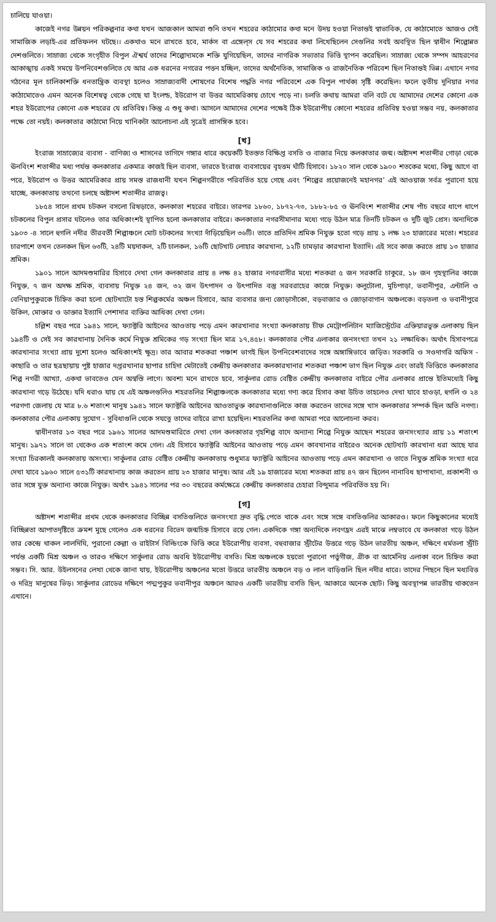চালিয়ে যাওয়া।
কাজেই নগর উন্নয়ন পরিকল্পনার কথা যখন আজকাল আমরা শুনি তখন শহরের কাঠামোর কথা মনে উদয় হওয়া নিতান্তই স্বাভাবিক, যে কাঠামোতে আজও সেই সামাজিক লড়াই-এর প্রতিফলন ঘটছে।। একথাও মনে রাখতে হবে, মার্কস বা এঙ্গেল্‌স যে সব শহরের কথা লিখেছিলেন সেগুলির সবই অবস্থিত ছিল স্বাধীন শিল্পোন্নত দেশগুলিতে। সাম্রাজ্য থেকে সংগৃহীত বিপুল ঐশ্বর্য তাদের শিল্পোদ্যমকে শক্তি যুগিয়েছিল, তাদের নাগরিক সভ্যতার ভিত্তি স্থাপন করেছিল। সাম্রাজ্য থেকে সম্পদ আহরণের আকাঙ্খায় একই সময়ে উপনিবেশগুলিতে যে আর এক ধরনের নগরের পত্তন হচ্ছিল, তাদের অর্থনৈতিক, সামাজিক ও রাজনৈতিক পরিবেশ ছিল নিতান্তই ভিন্ন। এখানে নগর গঠনের মূল চালিকাশক্তি ধনতান্ত্রিক ব্যবস্থা হলেও সাম্রাজ্যবাদী শোষণের বিশেষ পদ্ধতি নগর পরিবেশে এক বিপুল পার্থক্য সৃষ্টি করেছিল। ফলে তৃতীয় দুনিয়ার নগর কাঠামোতেও এমন অনেক বিশেষত্ব থেকে গেছে যা ইংলন্ড, ইউরোপ বা উত্তর আমেরিকায় চোখে পড়ে না। চলতি কথায় আমরা বলি বটে যে আমাদের দেশের কোনো এক শহর ইউরোপের কোনো এক শহরের যে প্রতিবিম্ব। কিন্তু এ শুধু কথা। আসলে আমাদের দেশের পক্ষেই ঠিক ইউরোপীয় কোনো শহরের প্রতিবিম্ব হওয়া সম্ভব নয়, কলকাতার পক্ষে তো নয়ই। কলকাতার কাঠামো নিয়ে খানিকটা আলোচনা এই সূত্রেই প্রাসঙ্গিক হবে।
[খ]
ইংরাজ সাম্রাজ্যের ব্যবসা - বাণিজ্য ও শাসনের তাগিদে গঙ্গার ধারে কয়েকটি ইতস্তত বিক্ষিপ্ত বসতি ও বাজার নিয়ে কলকাতার জন্ম। অষ্টাদশ শতাব্দীর গোড়া থেকে ঊনবিংশ শতাব্দীর মধ্য পর্যন্ত কলকাতার একমাত্র কাজই ছিল ব্যবসা, ভারতে ইংরাজ ব্যবসায়ের বৃহত্তম ঘাঁটি হিসাবে। ১৮২০ সাল থেকে ১৯০০ শতকের মধ্যে, কিছু আগে বা পরে, ইউরোপ ও উত্তর আমেরিকার প্রায় সমস্ত রাজধানী যখন শিল্পনগরীতে পরিবর্তিত হয়ে গেছে এবং ‘শিল্পের প্রয়োজনেই মহানগর’ এই আওয়াজ সর্বত্র পুরানো হয়ে যাচ্ছে, কলকাতায় তখনো চলছে অষ্টাদশ শতাব্দীর রাজত্ব।
১৮৫৪ সালে প্রথম চটকল বসলো রিষড়াতে, কলকাতা শহরের বাইরে। তারপর ১৮৬০, ১৮৭২-৭৩, ১৮৮২-৮৫ ও ঊনবিংশ শতাব্দীর শেষ পাঁচ বছরে ধাপে ধাপে চটকলের বিপুল প্রসার ঘটলেও তার অধিকাংশই স্থাপিত হলো কলকাতার বাইরে। কলকাতার নগরসীমানার মধ্যে গড়ে উঠল মাত্র তিনটি চটকল ও দুটি জুট প্রেস। অন্যদিকে ১৯০৩ -৪ সালে হুগলি নদীর তীরবর্তী শিল্পাঞ্চলে মোট চটকলের সংখ্যা দাঁড়িয়েছিল ৩৬টি। তাতে প্রতিদিন শ্রমিক নিযুক্ত হতো গড়ে প্রায় ১ লক্ষ ২৩ হাজারের মতো। শহরের চারপাশে তখন তেলকল ছিল ৬৩টি, ২৪টি ময়দাকল, ২টি চালকল, ১৬টি ছোটখাট লোহার কারখানা, ১২টি চামড়ার কারখানা ইত্যাদি। এই সবে কাজ করতে প্রায় ১৩ হাজার শ্রমিক।
১৯০১ সালে আদমশুমারির হিসাবে দেখা গেল কলকাতার প্রায় ৪ লক্ষ ৪২ হাজার নগরবাসীর মধ্যে শতকরা ৫ জন সরকারি চাকুরে, ১৮ জন গৃহস্থালির কাজে নিযুক্ত, ৭ জন অদক্ষ শ্রমিক, ব্যবসায় নিযুক্ত ২৪ জন, ৩২ জন উৎপাদন ও উৎপাদিত বস্তু সরবরাহের কাজে নিযুক্ত। কলুটোলা, মুচিপাড়া, ভবানীপুর, এন্টালি ও বেনিয়াপুকুরকে চিহ্নিত করা হলো ছোটখাটো হস্ত শিল্পকর্মের অঞ্চল হিসাবে, আর ব্যবসার জন্য জোড়াসাঁকো, বড়বাজার ও জোড়াবাগান অঞ্চলকে। বড়তলা ও ভবানীপুরে উকিল, মোক্তার ও ডাক্তার ইত্যাদি পেশাদার ব্যক্তির আধিক্য দেখা গেল।
চল্লিশ বছর পরে ১৯৪১ সালে, ফ্যাক্টরি আইনের আওতায় পড়ে এমন কারখানার সংখ্যা কলকাতায় চীফ মেট্রোপলিটান ম্যাজিস্ট্রেটের এক্তিয়ারভুক্ত এলাকায় ছিল ১৯৪টি ও সেই সব কারখানায় দৈনিক কর্মে নিযুক্ত শ্রমিকের গড় সংখ্যা ছিল মাত্র ১৭,৪৫৮। কলকাতার পৌর এলাকার জনসংখ্যা তখন ২১ লক্ষাধিক। অর্থাৎ হিসাবপত্রে কারখানার সংখ্যা প্রায় দুশো হলেও অধিকাংশই ক্ষুদ্র। তার আবার শতকরা পঞ্চাশ ভাগই ছিল উপনিবেশবাদের সঙ্গে অঙ্গাঙ্গিভাবে জড়িত। সরকারি ও সওদাগরি অফিস - কাছারি ও তার ছত্রছায়ায় পুষ্ট হাজার দপ্তরখানার ছাপার চাহিদা মেটাতেই কেন্দ্রীয় কলকাতার কলকারখানার শতকরা পঞ্চাশ ভাগ ছিল নিযুক্ত এবং তারই ভিত্তিতে কলকাতার শিল্প নগরী আখ্যা, একথা ভাবতেও যেন অস্বস্তি লাগে। অবশ্য মনে রাখতে হবে, সার্কুলার রোড বেষ্টিত কেন্দ্রীয় কলকাতার বাইরে পৌর এলাকার প্রান্তে ইতিমধ্যেই কিছু কারখানা গড়ে উঠেছে। যদি ধরাও যায় যে এই অঞ্চলগুলিও শহরতলির শিল্পাঞ্চলকে কলকাতার মধ্যে গণ্য করে হিসাব কষা উচিত তাহলেও দেখা যাবে হাওড়া, হুগলি ও ২৪ পরগণা জেলায় যে মাত্র ৮.৬ শতাংশ মানুষ ১৯৪১ সালে ফ্যাক্টরি আইনের আওতাভুক্ত কারখানাগুলিতে কাজ করতেন তাদের সঙ্গে খাস কলকাতার সম্পর্ক ছিল অতি নগণ্য। কলকাতার পৌর এলাকায় সুযোগ - সুবিধাগুলি থেকে সযত্নে তাদের বাইরে রাখা হয়েছিল। শহরতলির কথা আমরা পরে আলোচনা করব।
স্বাধীনতার ১৩ বছর পরে ১৯৬১ সালের আদমশুমারিতে দেখা গেল কলকাতার গৃহশিল্প বাদে অন্যান্য শিল্পে নিযুক্ত আছেন শহরের জনসংখ্যার প্রায় ১১ শতাংশ মানুষ। ১৯৭১ সালে তা থেকেও এক শতাংশ কমে গেল। এই হিসাবে ফ্যাক্টরি আইনের আওতায় পড়ে এমন কাবখানার বাইরেও অনেক ছোটখাট কারখানা ধরা আছে যার সংখ্যা চিরকালই কলকাতায় অসংখ্য। সার্কুলার রোড বেষ্টিত কেন্দ্রীয় কলকাতায় শুধুমাত্র ফ্যাক্টরি আইনের আওতায় পড়ে এমন কারখানা ও তাতে নিযুক্ত শ্রমিক সংখ্যা ধরে দেখা যাবে ১৯৬০ সালে ৫৩১টি কারখানায় কাজ করতেন প্রায় ২৩ হাজার মানুষ। আর এই ১৯ হাজারের মধ্যে শতকরা প্রায় ৪৭ জন ছিলেন নানাবিধ ছাপাখানা, প্রকাশনী ও তার সঙ্গে যুক্ত অন্যান্য কাজে নিযুক্ত। অর্থাৎ ১৯৪১ সালের পর ৩০ বছরের কর্মক্ষেত্রে কেন্দ্রীয় কলকাতার চেহারা বিন্দুমাত্র পরিবর্তিত হয় নি।
[গ]
অষ্টাদশ শতাব্দীর প্রথম থেকে কলকাতার বিচ্ছিন্ন বসতিগুলিতে জনসংখ্যা দ্রুত বৃদ্ধি পেতে থাকে এবং সঙ্গে সঙ্গে বসতিগুলির আকারও। ফলে কিছুকালের মধ্যেই বিচ্ছিন্নতা আপাতদৃষ্টিতে ক্রমশ মুছে গেলেও এক ধরনের বিভেদ জন্মচিহ্ন হিসাবে রয়ে গেল। একদিকে গঙ্গা অন্যদিকে লবণহ্রদ এরই মাঝে লম্বভাবে যে কলকাতা গড়ে উঠল তার কেন্দ্রে থাকল লালদিঘি, পুরানো কেল্লা ও রাইটার্স বিল্ডিংকে ভিত্তি করে ইউরোপীয় ব্যবসা, বহুবাজার স্ট্রীটের উত্তরে গড়ে উঠল ভারতীয় অঞ্চল, দক্ষিণে ধর্মতলা স্ট্রীট পর্যন্ত একটি মিশ্র অঞ্চল ও তারও দক্ষিণে সার্কুলার রোড অবধি ইউরোপীয় বসতি। মিশ্র অঞ্চলকে হয়তো পুরানো পর্তুগীজ, গ্রীক বা আর্মেনিয় এলাকা বলে চিহ্নিত করা সম্ভব। সি. আর. উইলসনের লেখা থেকে জানা যায়, ইউরোপীয় অঞ্চলের মতো উত্তরে ভারতীয় অঞ্চলে বড় ও লাল বাড়িগুলি ছিল নদীর ধারে। তাদের পিছনে ছিল মধ্যবিত্ত ও দরিদ্র মানুষের ভিড়। সার্কুলার রোডের দক্ষিণে পদ্মপুকুর ভবানীপুর অঞ্চলে আরও একটি ভারতীয় বসতি ছিল, আকারে অনেক ছোট। কিছু অবস্থাপন্ন ভারতীয় থাকতেন এখানে।